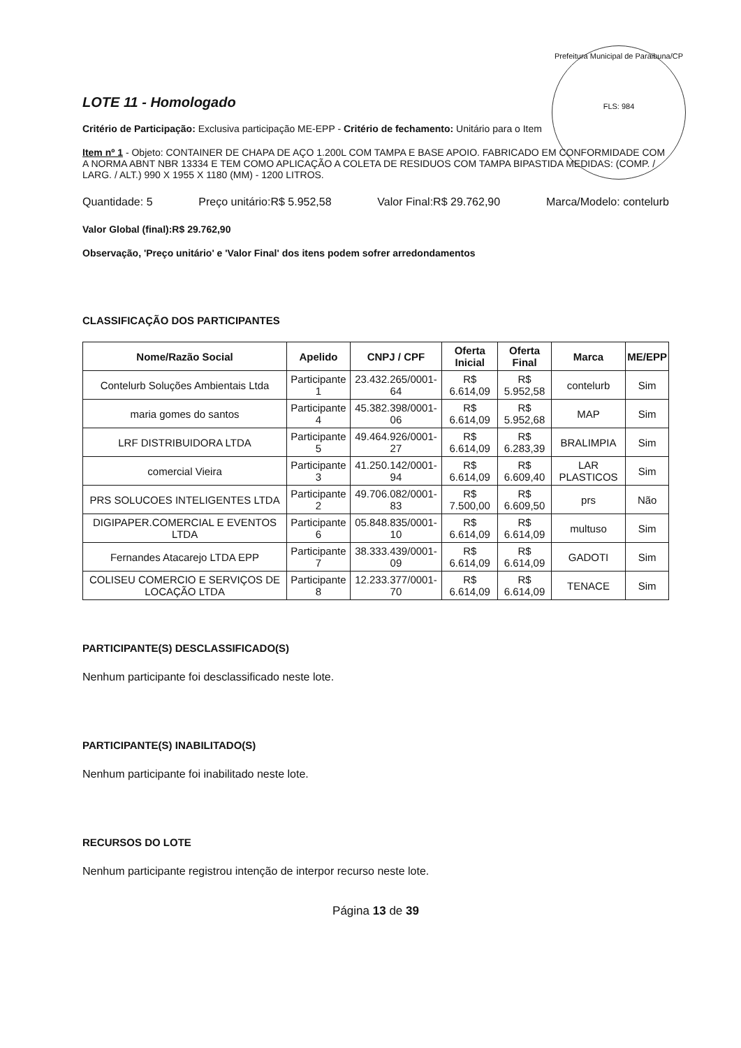Prefeitura Municipal de Paraibuna/CP
FLS: 984
LOTE 11 - Homologado
Critério de Participação: Exclusiva participação ME-EPP - Critério de fechamento: Unitário para o Item
Item nº 1 - Objeto: CONTAINER DE CHAPA DE AÇO 1.200L COM TAMPA E BASE APOIO. FABRICADO EM CONFORMIDADE COM A NORMA ABNT NBR 13334 E TEM COMO APLICAÇÃO A COLETA DE RESIDUOS COM TAMPA BIPASTIDA MEDIDAS: (COMP. / LARG. / ALT.) 990 X 1955 X 1180 (MM) - 1200 LITROS.
Quantidade: 5 Preço unitário:R$ 5.952,58 Valor Final:R$ 29.762,90 Marca/Modelo: contelurb
Valor Global (final):R$ 29.762,90
Observação, 'Preço unitário' e 'Valor Final' dos itens podem sofrer arredondamentos
CLASSIFICAÇÃO DOS PARTICIPANTES
| Nome/Razão Social | Apelido | CNPJ / CPF | Oferta Inicial | Oferta Final | Marca | ME/EPP |
| --- | --- | --- | --- | --- | --- | --- |
| Contelurb Soluções Ambientais Ltda | Participante 1 | 23.432.265/0001-64 | R$ 6.614,09 | R$ 5.952,58 | contelurb | Sim |
| maria gomes do santos | Participante 4 | 45.382.398/0001-06 | R$ 6.614,09 | R$ 5.952,68 | MAP | Sim |
| LRF DISTRIBUIDORA LTDA | Participante 5 | 49.464.926/0001-27 | R$ 6.614,09 | R$ 6.283,39 | BRALIMPIA | Sim |
| comercial Vieira | Participante 3 | 41.250.142/0001-94 | R$ 6.614,09 | R$ 6.609,40 | LAR PLASTICOS | Sim |
| PRS SOLUCOES INTELIGENTES LTDA | Participante 2 | 49.706.082/0001-83 | R$ 7.500,00 | R$ 6.609,50 | prs | Não |
| DIGIPAPER.COMERCIAL E EVENTOS LTDA | Participante 6 | 05.848.835/0001-10 | R$ 6.614,09 | R$ 6.614,09 | multuso | Sim |
| Fernandes Atacarejo LTDA EPP | Participante 7 | 38.333.439/0001-09 | R$ 6.614,09 | R$ 6.614,09 | GADOTI | Sim |
| COLISEU COMERCIO E SERVIÇOS DE LOCAÇÃO LTDA | Participante 8 | 12.233.377/0001-70 | R$ 6.614,09 | R$ 6.614,09 | TENACE | Sim |
PARTICIPANTE(S) DESCLASSIFICADO(S)
Nenhum participante foi desclassificado neste lote.
PARTICIPANTE(S) INABILITADO(S)
Nenhum participante foi inabilitado neste lote.
RECURSOS DO LOTE
Nenhum participante registrou intenção de interpor recurso neste lote.
Página 13 de 39